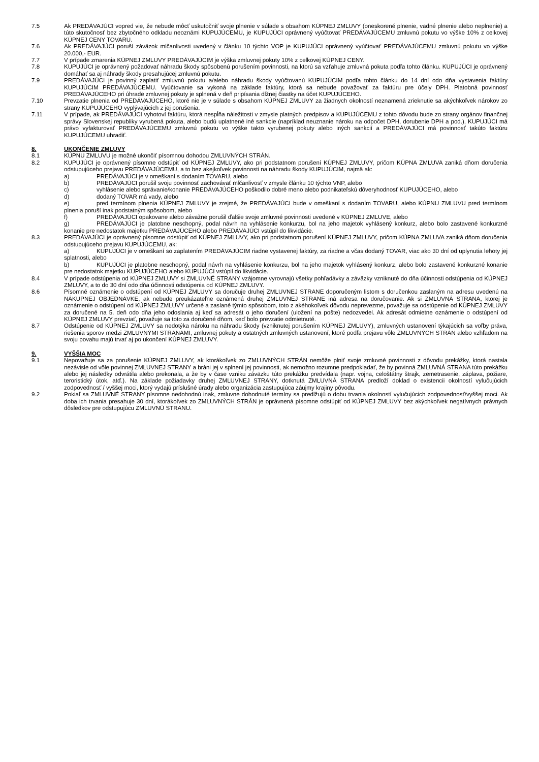7.5 Ak PREDÁVAJÚCI vopred vie, že nebude môcť uskutočniť svoje plnenie v súlade s obsahom KÚPNEJ ZMLUVY (oneskorené plnenie, vadné plnenie alebo neplnenie) a túto skutočnosť bez zbytočného odkladu neoznámi KUPUJÚCEMU, je KUPUJÚCI oprávnený vyúčtovať PREDÁVAJÚCEMU zmluvnú pokutu vo výške 10% z celkovej KÚPNEJ CENY TOVARU.
7.6 Ak PREDÁVAJÚCI poruší záväzok mlčanlivosti uvedený v článku 10 týchto VOP je KUPUJÚCI oprávnený vyúčtovať PREDÁVAJÚCEMU zmluvnú pokutu vo výške 20.000,- EUR.
7.7 V prípade zmarenia KÚPNEJ ZMLUVY PREDÁVAJÚCIM je výška zmluvnej pokuty 10% z celkovej KÚPNEJ CENY.
7.8 KUPUJÚCI je oprávnený požadovať náhradu škody spôsobenú porušením povinnosti, na ktorú sa vzťahuje zmluvná pokuta podľa tohto článku. KUPUJÚCI je oprávnený domáhať sa aj náhrady škody presahujúcej zmluvnú pokutu.
7.9 PREDÁVAJÚCI je povinný zaplatiť zmluvnú pokutu a/alebo náhradu škody vyúčtovanú KUPUJÚCIM podľa tohto článku do 14 dní odo dňa vystavenia faktúry KUPUJÚCIM PREDÁVAJÚCEMU. Vyúčtovanie sa vykoná na základe faktúry, ktorá sa nebude považovať za faktúru pre účely DPH. Platobná povinnosť PREDÁVAJÚCEHO pri úhrade zmluvnej pokuty je splnená v deň pripísania dlžnej čiastky na účet KUPUJÚCEHO.
7.10 Prevzatie plnenia od PREDÁVAJÚCEHO, ktoré nie je v súlade s obsahom KÚPNEJ ZMLUVY za žiadnych okolností neznamená zrieknutie sa akýchkoľvek nárokov zo strany KUPUJÚCEHO vyplývajúcich z jej porušenia.
7.11 V prípade, ak PREDÁVAJÚCI vyhotoví faktúru, ktorá nespĺňa náležitosti v zmysle platných predpisov a KUPUJÚCEMU z tohto dôvodu bude zo strany orgánov finančnej správy Slovenskej republiky vyrubená pokuta, alebo budú uplatnené iné sankcie (napríklad neuznanie nároku na odpočet DPH, dorubenie DPH a pod.), KUPUJÚCI má právo vyfakturovať PREDÁVAJÚCEMU zmluvnú pokutu vo výške takto vyrubenej pokuty alebo iných sankcií a PREDÁVAJÚCI má povinnosť takúto faktúru KUPUJÚCEMU uhradiť.
8. UKONČENIE ZMLUVY
8.1 KÚPNU ZMLUVU je možné ukončiť písomnou dohodou ZMLUVNÝCH STRÁN.
8.2 KUPUJÚCI je oprávnený písomne odstúpiť od KÚPNEJ ZMLUVY, ako pri podstatnom porušení KÚPNEJ ZMLUVY, pričom KÚPNA ZMLUVA zaniká dňom doručenia odstupujúceho prejavu PREDÁVAJÚCEMU, a to bez akejkoľvek povinnosti na náhradu škody KUPUJÚCIM, najmä ak:
a) PREDÁVAJÚCI je v omeškaní s dodaním TOVARU, alebo
b) PREDÁVAJÚCI porušil svoju povinnosť zachovávať mlčanlivosť v zmysle článku 10 týchto VNP, alebo
c) vyhlásenie alebo správanie/konanie PREDÁVAJÚCEHO poškodilo dobré meno alebo podnikateľskú dôveryhodnosť KUPUJÚCEHO, alebo
d) dodaný TOVAR má vady, alebo
e) pred termínom plnenia KÚPNEJ ZMLUVY je zrejmé, že PREDÁVAJÚCI bude v omeškaní s dodaním TOVARU, alebo KÚPNU ZMLUVU pred termínom plnenia poruší inak podstatným spôsobom, alebo
f) PREDÁVAJÚCI opakovane alebo závažne porušil ďalšie svoje zmluvné povinnosti uvedené v KÚPNEJ ZMLUVE, alebo
g) PREDÁVAJÚCI je platobne neschopný, podal návrh na vyhlásenie konkurzu, bol na jeho majetok vyhlásený konkurz, alebo bolo zastavené konkurzné konanie pre nedostatok majetku PREDÁVAJÚCEHO alebo PREDÁVAJÚCI vstúpil do likvidácie.
8.3 PREDÁVAJÚCI je oprávnený písomne odstúpiť od KÚPNEJ ZMLUVY, ako pri podstatnom porušení KÚPNEJ ZMLUVY, pričom KÚPNA ZMLUVA zaniká dňom doručenia odstupujúceho prejavu KUPUJÚCEMU, ak:
a) KUPUJÚCI je v omeškaní so zaplatením PREDÁVAJÚCIM riadne vystavenej faktúry, za riadne a včas dodaný TOVAR, viac ako 30 dní od uplynutia lehoty jej splatnosti, alebo
b) KUPUJÚCI je platobne neschopný, podal návrh na vyhlásenie konkurzu, bol na jeho majetok vyhlásený konkurz, alebo bolo zastavené konkurzné konanie pre nedostatok majetku KUPUJÚCEHO alebo KUPUJÚCI vstúpil do likvidácie.
8.4 V prípade odstúpenia od KÚPNEJ ZMLUVY si ZMLUVNÉ STRANY vzájomne vyrovnajú všetky pohľadávky a záväzky vzniknuté do dňa účinnosti odstúpenia od KÚPNEJ ZMLUVY, a to do 30 dní odo dňa účinnosti odstúpenia od KÚPNEJ ZMLUVY.
8.6 Písomné oznámenie o odstúpení od KÚPNEJ ZMLUVY sa doručuje druhej ZMLUVNEJ STRANE doporučeným listom s doručenkou zaslaným na adresu uvedenú na NÁKUPNEJ OBJEDNÁVKE, ak nebude preukázateľne oznámená druhej ZMLUVNEJ STRANE iná adresa na doručovanie. Ak si ZMLUVNÁ STRANA, ktorej je oznámenie o odstúpení od KÚPNEJ ZMLUVY určené a zaslané týmto spôsobom, toto z akéhokoľvek dôvodu neprevezme, považuje sa odstúpenie od KÚPNEJ ZMLUVY za doručené na 5. deň odo dňa jeho odoslania aj keď sa adresát o jeho doručení (uložení na pošte) nedozvedel. Ak adresát odmietne oznámenie o odstúpení od KÚPNEJ ZMLUVY prevziať, považuje sa toto za doručené dňom, keď bolo prevzatie odmietnuté.
8.7 Odstúpenie od KÚPNEJ ZMLUVY sa nedotýka nároku na náhradu škody (vzniknutej porušením KÚPNEJ ZMLUVY), zmluvných ustanovení týkajúcich sa voľby práva, riešenia sporov medzi ZMLUVNÝMI STRANAMI, zmluvnej pokuty a ostatných zmluvných ustanovení, ktoré podľa prejavu vôle ZMLUVNÝCH STRÁN alebo vzhľadom na svoju povahu majú trvať aj po ukončení KÚPNEJ ZMLUVY.
9. VYŠŠIA MOC
9.1 Nepovažuje sa za porušenie KÚPNEJ ZMLUVY, ak ktorákoľvek zo ZMLUVNÝCH STRÁN nemôže plniť svoje zmluvné povinnosti z dôvodu prekážky, ktorá nastala nezávisle od vôle povinnej ZMLUVNEJ STRANY a bráni jej v splnení jej povinnosti, ak nemožno rozumne predpokladať, že by povinná ZMLUVNÁ STRANA túto prekážku alebo jej následky odvrátila alebo prekonala, a že by v čase vzniku záväzku túto prekážku predvídala (napr. vojna, celoštátny štrajk, zemetrasenie, záplava, požiare, teroristický útok, atď.). Na základe požiadavky druhej ZMLUVNEJ STRANY, dotknutá ZMLUVNÁ STRANA predloží doklad o existencii okolností vylučujúcich zodpovednosť / vyššej moci, ktorý vydajú príslušné úrady alebo organizácia zastupujúca záujmy krajiny pôvodu.
9.2 Pokiaľ sa ZMLUVNÉ STRANY písomne nedohodnú inak, zmluvne dohodnuté termíny sa predlžujú o dobu trvania okolností vylučujúcich zodpovednosť/vyššej moci. Ak doba ich trvania presahuje 30 dní, ktorákoľvek zo ZMLUVNÝCH STRÁN je oprávnená písomne odstúpiť od KÚPNEJ ZMLUVY bez akýchkoľvek negatívnych právnych dôsledkov pre odstupujúcu ZMLUVNÚ STRANU.